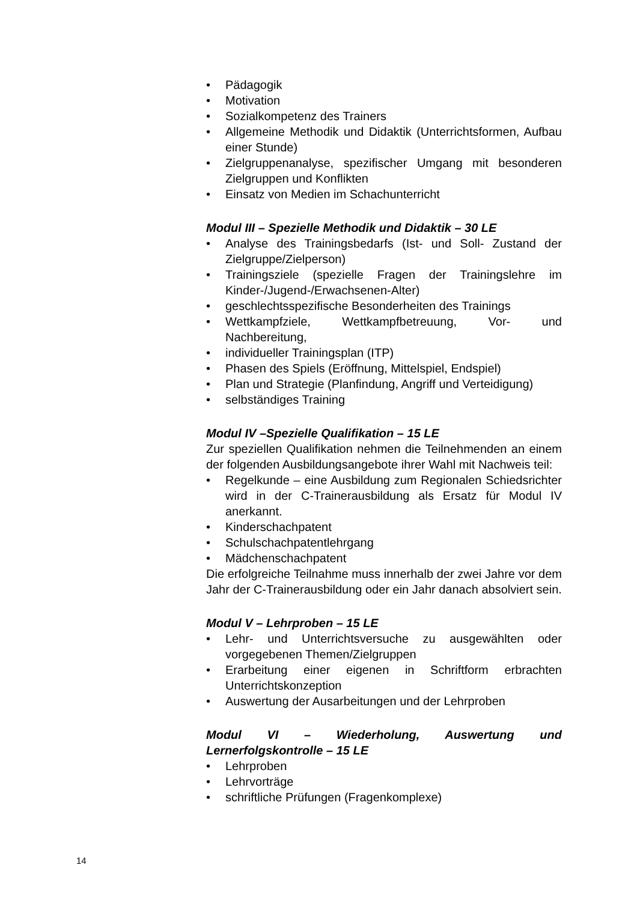• Pädagogik
• Motivation
• Sozialkompetenz des Trainers
• Allgemeine Methodik und Didaktik (Unterrichtsformen, Aufbau einer Stunde)
• Zielgruppenanalyse, spezifischer Umgang mit besonderen Zielgruppen und Konflikten
• Einsatz von Medien im Schachunterricht
Modul III – Spezielle Methodik und Didaktik – 30 LE
• Analyse des Trainingsbedarfs (Ist- und Soll- Zustand der Zielgruppe/Zielperson)
• Trainingsziele (spezielle Fragen der Trainingslehre im Kinder-/Jugend-/Erwachsenen-Alter)
• geschlechtsspezifische Besonderheiten des Trainings
• Wettkampfziele, Wettkampfbetreuung, Vor- und Nachbereitung,
• individueller Trainingsplan (ITP)
• Phasen des Spiels (Eröffnung, Mittelspiel, Endspiel)
• Plan und Strategie (Planfindung, Angriff und Verteidigung)
• selbständiges Training
Modul IV –Spezielle Qualifikation – 15 LE
Zur speziellen Qualifikation nehmen die Teilnehmenden an einem der folgenden Ausbildungsangebote ihrer Wahl mit Nachweis teil:
• Regelkunde – eine Ausbildung zum Regionalen Schiedsrichter wird in der C-Trainerausbildung als Ersatz für Modul IV anerkannt.
• Kinderschachpatent
• Schulschachpatentlehrgang
• Mädchenschachpatent
Die erfolgreiche Teilnahme muss innerhalb der zwei Jahre vor dem Jahr der C-Trainerausbildung oder ein Jahr danach absolviert sein.
Modul V – Lehrproben – 15 LE
• Lehr- und Unterrichtsversuche zu ausgewählten oder vorgegebenen Themen/Zielgruppen
• Erarbeitung einer eigenen in Schriftform erbrachten Unterrichtskonzeption
• Auswertung der Ausarbeitungen und der Lehrproben
Modul VI – Wiederholung, Auswertung und Lernerfolgskontrolle – 15 LE
• Lehrproben
• Lehrvorträge
• schriftliche Prüfungen (Fragenkomplexe)
14